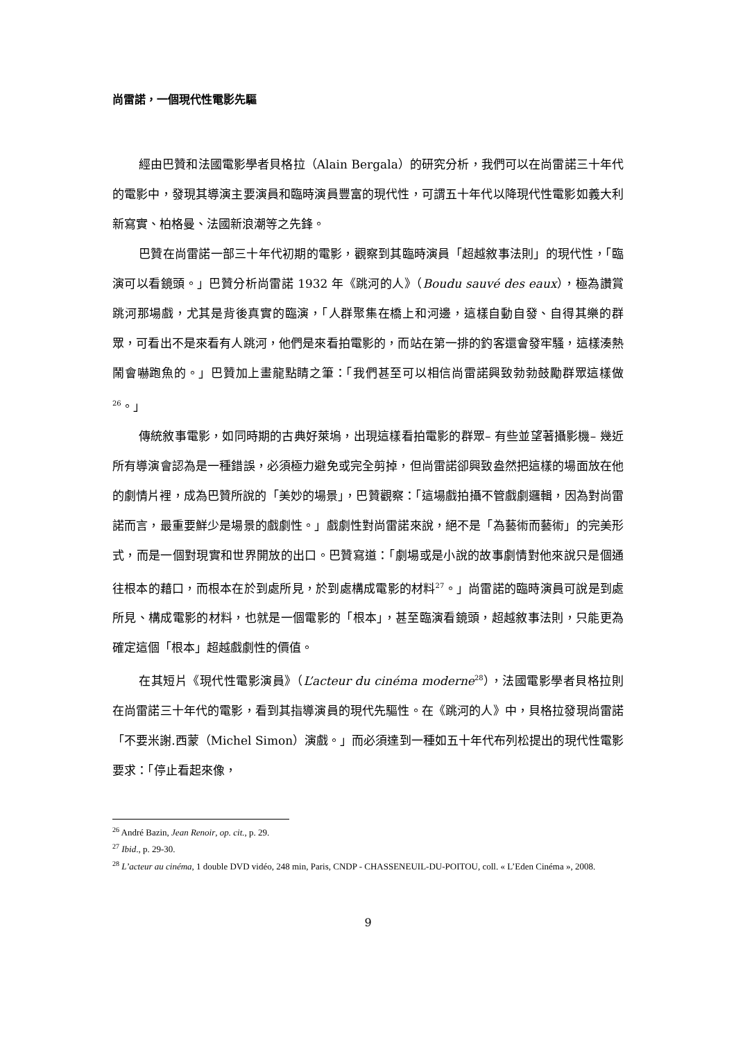尚雷諾，一個現代性電影先驅
經由巴贊和法國電影學者貝格拉（Alain Bergala）的研究分析，我們可以在尚雷諾三十年代的電影中，發現其導演主要演員和臨時演員豐富的現代性，可謂五十年代以降現代性電影如義大利新寫實、柏格曼、法國新浪潮等之先鋒。
巴贊在尚雷諾一部三十年代初期的電影，觀察到其臨時演員「超越敘事法則」的現代性，「臨演可以看鏡頭。」巴贊分析尚雷諾 1932 年《跳河的人》（Boudu sauvé des eaux），極為讚賞跳河那場戲，尤其是背後真實的臨演，「人群聚集在橋上和河邊，這樣自動自發、自得其樂的群眾，可看出不是來看有人跳河，他們是來看拍電影的，而站在第一排的釣客還會發牢騷，這樣湊熱鬧會嚇跑魚的。」巴贊加上畫龍點睛之筆：「我們甚至可以相信尚雷諾興致勃勃鼓勵群眾這樣做<sup>26</sup>。」
傳統敘事電影，如同時期的古典好萊塢，出現這樣看拍電影的群眾– 有些並望著攝影機– 幾近所有導演會認為是一種錯誤，必須極力避免或完全剪掉，但尚雷諾卻興致盎然把這樣的場面放在他的劇情片裡，成為巴贊所說的「美妙的場景」，巴贊觀察：「這場戲拍攝不管戲劇邏輯，因為對尚雷諾而言，最重要鮮少是場景的戲劇性。」戲劇性對尚雷諾來說，絕不是「為藝術而藝術」的完美形式，而是一個對現實和世界開放的出口。巴贊寫道：「劇場或是小說的故事劇情對他來說只是個通往根本的藉口，而根本在於到處所見，於到處構成電影的材料<sup>27</sup>。」尚雷諾的臨時演員可說是到處所見、構成電影的材料，也就是一個電影的「根本」，甚至臨演看鏡頭，超越敘事法則，只能更為確定這個「根本」超越戲劇性的價值。
在其短片《現代性電影演員》（L’acteur du cinéma moderne<sup>28</sup>），法國電影學者貝格拉則在尚雷諾三十年代的電影，看到其指導演員的現代先驅性。在《跳河的人》中，貝格拉發現尚雷諾「不要米謝.西蒙（Michel Simon）演戲。」而必須達到一種如五十年代布列松提出的現代性電影要求：「停止看起來像，
<sup>26</sup> André Bazin, Jean Renoir, op. cit., p. 29.
<sup>27</sup> Ibid., p. 29-30.
<sup>28</sup> L’acteur au cinéma, 1 double DVD vidéo, 248 min, Paris, CNDP - CHASSENEUIL-DU-POITOU, coll. « L’Eden Cinéma », 2008.
9